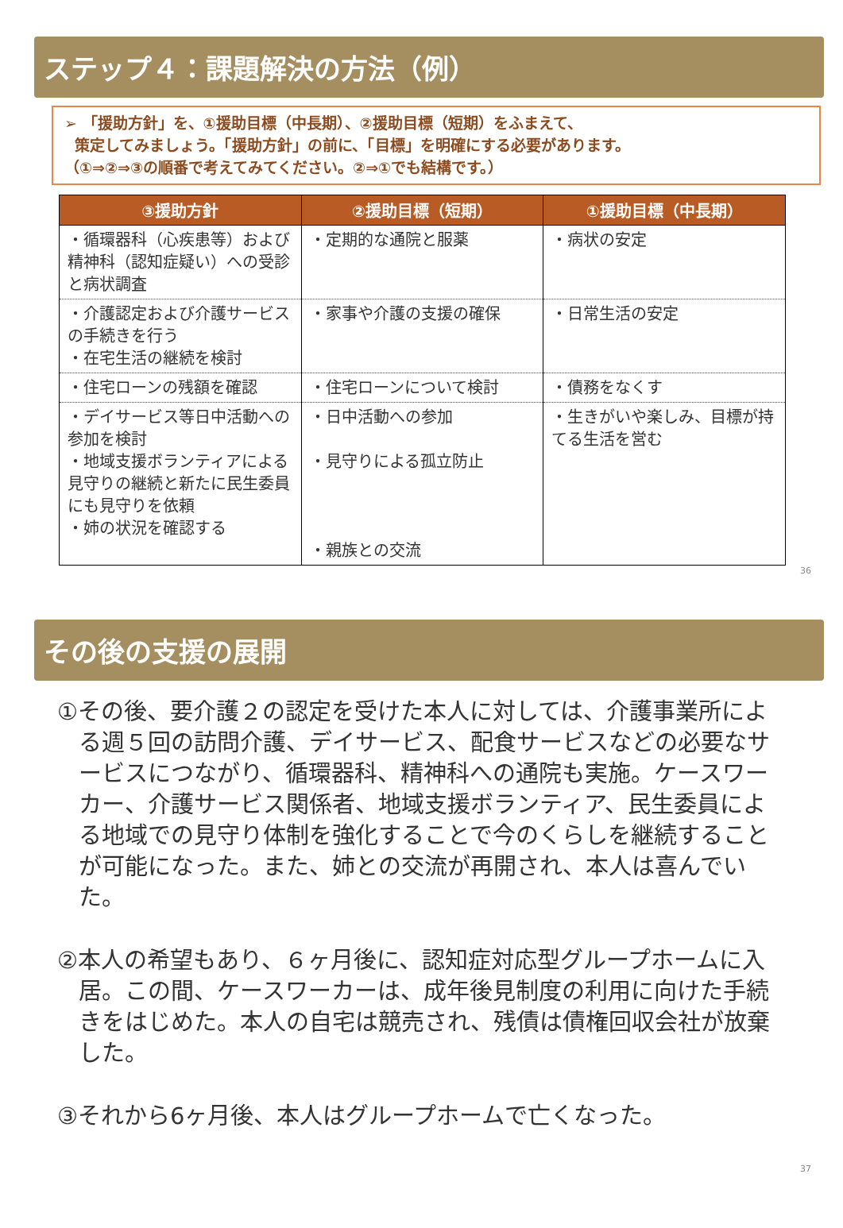ステップ４：課題解決の方法（例）
➢ 「援助方針」を、①援助目標（中長期）、②援助目標（短期）をふまえて、
策定してみましょう。「援助方針」の前に、「目標」を明確にする必要があります。
（①⇒②⇒③の順番で考えてみてください。②⇒①でも結構です。）
| ③援助方針 | ②援助目標（短期） | ①援助目標（中長期） |
| --- | --- | --- |
| ・循環器科（心疾患等）および精神科（認知症疑い）への受診と病状調査 | ・定期的な通院と服薬 | ・病状の安定 |
| ・介護認定および介護サービスの手続きを行う ・在宅生活の継続を検討 | ・家事や介護の支援の確保 | ・日常生活の安定 |
| ・住宅ローンの残額を確認 | ・住宅ローンについて検討 | ・債務をなくす |
| ・デイサービス等日中活動への参加を検討 ・地域支援ボランティアによる見守りの継続と新たに民生委員にも見守りを依頼 ・姉の状況を確認する | ・日中活動への参加 ・見守りによる孤立防止 ・親族との交流 | ・生きがいや楽しみ、目標が持てる生活を営む |
36
その後の支援の展開
①その後、要介護２の認定を受けた本人に対しては、介護事業所による週５回の訪問介護、デイサービス、配食サービスなどの必要なサービスにつながり、循環器科、精神科への通院も実施。ケースワーカー、介護サービス関係者、地域支援ボランティア、民生委員による地域での見守り体制を強化することで今のくらしを継続することが可能になった。また、姉との交流が再開され、本人は喜んでいた。
②本人の希望もあり、６ヶ月後に、認知症対応型グループホームに入居。この間、ケースワーカーは、成年後見制度の利用に向けた手続きをはじめた。本人の自宅は競売され、残債は債権回収会社が放棄した。
③それから6ヶ月後、本人はグループホームで亡くなった。
37